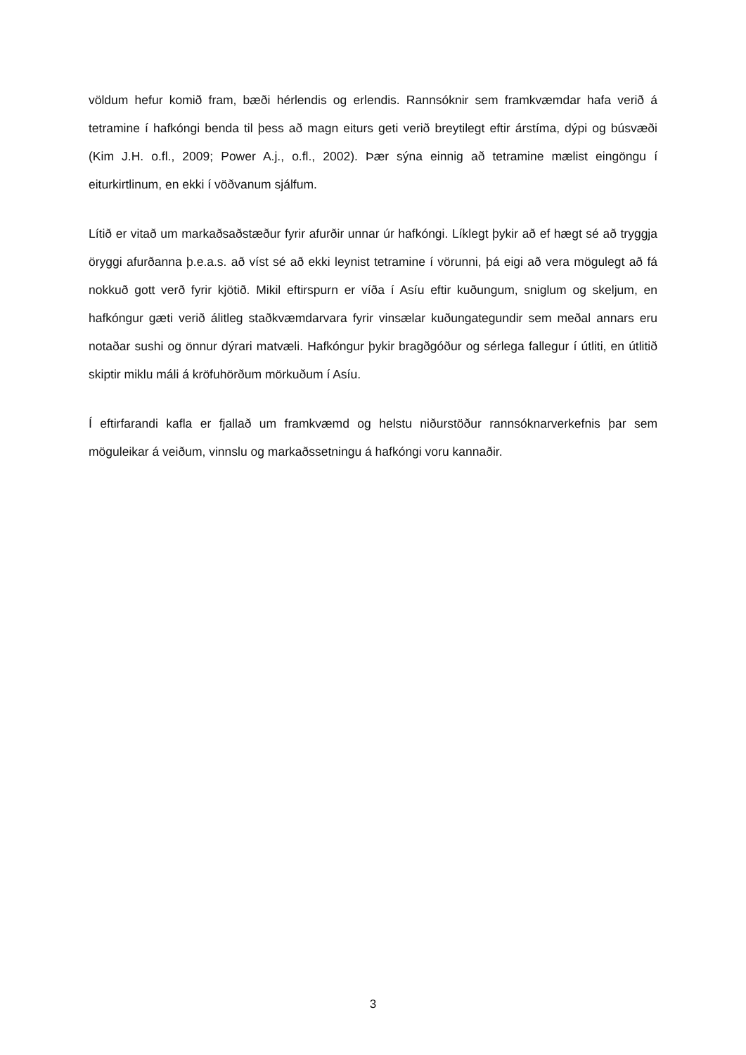völdum hefur komið fram, bæði hérlendis og erlendis. Rannsóknir sem framkvæmdar hafa verið á tetramine í hafkóngi benda til þess að magn eiturs geti verið breytilegt eftir árstíma, dýpi og búsvæði (Kim J.H. o.fl., 2009; Power A.j., o.fl., 2002). Þær sýna einnig að tetramine mælist eingöngu í eiturkirtlinum, en ekki í vöðvanum sjálfum.
Lítið er vitað um markaðsaðstæður fyrir afurðir unnar úr hafkóngi. Líklegt þykir að ef hægt sé að tryggja öryggi afurðanna þ.e.a.s. að víst sé að ekki leynist tetramine í vörunni, þá eigi að vera mögulegt að fá nokkuð gott verð fyrir kjötið. Mikil eftirspurn er víða í Asíu eftir kuðungum, sniglum og skeljum, en hafkóngur gæti verið álitleg staðkvæmdarvara fyrir vinsælar kuðungategundir sem meðal annars eru notaðar sushi og önnur dýrari matvæli. Hafkóngur þykir bragðgóður og sérlega fallegur í útliti, en útlitið skiptir miklu máli á kröfuhörðum mörkuðum í Asíu.
Í eftirfarandi kafla er fjallað um framkvæmd og helstu niðurstöður rannsóknarverkefnis þar sem möguleikar á veiðum, vinnslu og markaðssetningu á hafkóngi voru kannaðir.
3